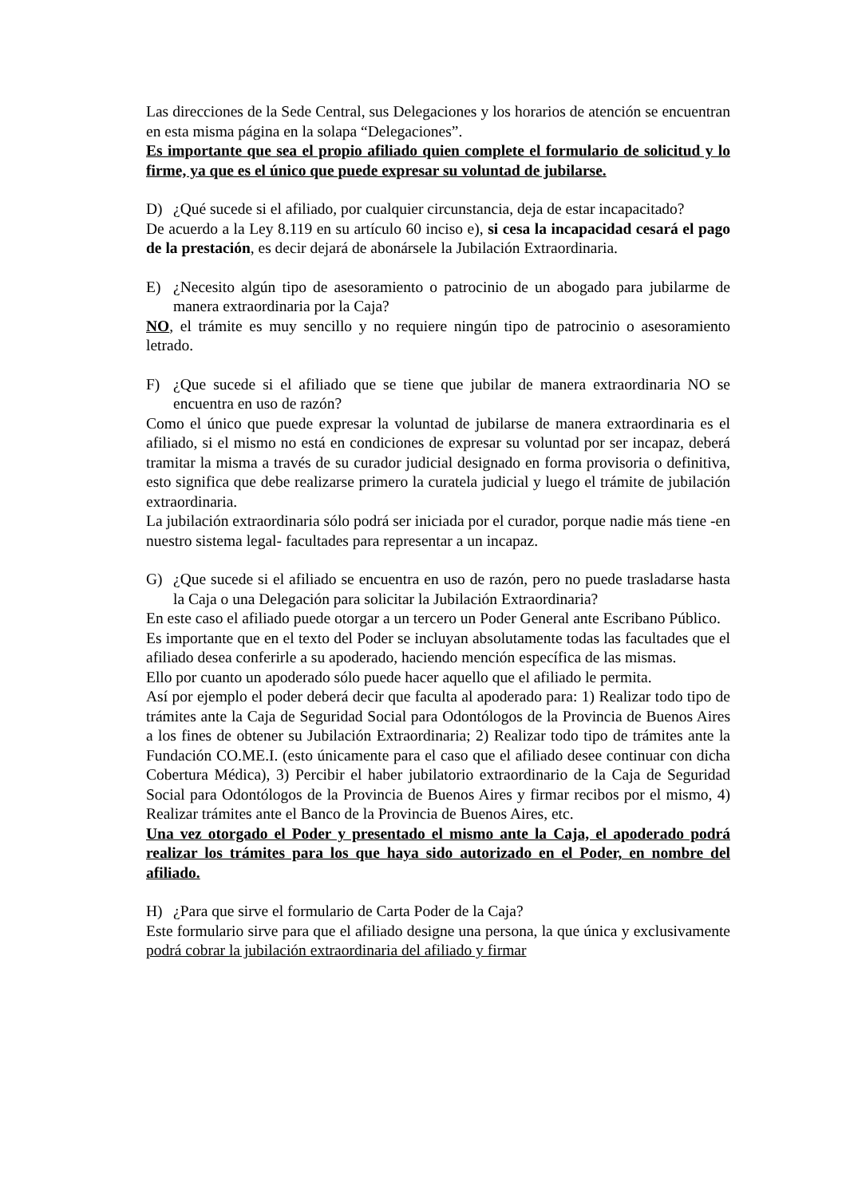Las direcciones de la Sede Central, sus Delegaciones y los horarios de atención se encuentran en esta misma página en la solapa “Delegaciones”.
Es importante que sea el propio afiliado quien complete el formulario de solicitud y lo firme, ya que es el único que puede expresar su voluntad de jubilarse.
D) ¿Qué sucede si el afiliado, por cualquier circunstancia, deja de estar incapacitado?
De acuerdo a la Ley 8.119 en su artículo 60 inciso e), si cesa la incapacidad cesará el pago de la prestación, es decir dejará de abonársele la Jubilación Extraordinaria.
E) ¿Necesito algún tipo de asesoramiento o patrocinio de un abogado para jubilarme de manera extraordinaria por la Caja?
NO, el trámite es muy sencillo y no requiere ningún tipo de patrocinio o asesoramiento letrado.
F) ¿Que sucede si el afiliado que se tiene que jubilar de manera extraordinaria NO se encuentra en uso de razón?
Como el único que puede expresar la voluntad de jubilarse de manera extraordinaria es el afiliado, si el mismo no está en condiciones de expresar su voluntad por ser incapaz, deberá tramitar la misma a través de su curador judicial designado en forma provisoria o definitiva, esto significa que debe realizarse primero la curatela judicial y luego el trámite de jubilación extraordinaria.
La jubilación extraordinaria sólo podrá ser iniciada por el curador, porque nadie más tiene -en nuestro sistema legal- facultades para representar a un incapaz.
G) ¿Que sucede si el afiliado se encuentra en uso de razón, pero no puede trasladarse hasta la Caja o una Delegación para solicitar la Jubilación Extraordinaria?
En este caso el afiliado puede otorgar a un tercero un Poder General ante Escribano Público.
Es importante que en el texto del Poder se incluyan absolutamente todas las facultades que el afiliado desea conferirle a su apoderado, haciendo mención específica de las mismas.
Ello por cuanto un apoderado sólo puede hacer aquello que el afiliado le permita.
Así por ejemplo el poder deberá decir que faculta al apoderado para: 1) Realizar todo tipo de trámites ante la Caja de Seguridad Social para Odontólogos de la Provincia de Buenos Aires a los fines de obtener su Jubilación Extraordinaria; 2) Realizar todo tipo de trámites ante la Fundación CO.ME.I. (esto únicamente para el caso que el afiliado desee continuar con dicha Cobertura Médica), 3) Percibir el haber jubilatorio extraordinario de la Caja de Seguridad Social para Odontólogos de la Provincia de Buenos Aires y firmar recibos por el mismo, 4) Realizar trámites ante el Banco de la Provincia de Buenos Aires, etc.
Una vez otorgado el Poder y presentado el mismo ante la Caja, el apoderado podrá realizar los trámites para los que haya sido autorizado en el Poder, en nombre del afiliado.
H) ¿Para que sirve el formulario de Carta Poder de la Caja?
Este formulario sirve para que el afiliado designe una persona, la que única y exclusivamente podrá cobrar la jubilación extraordinaria del afiliado y firmar